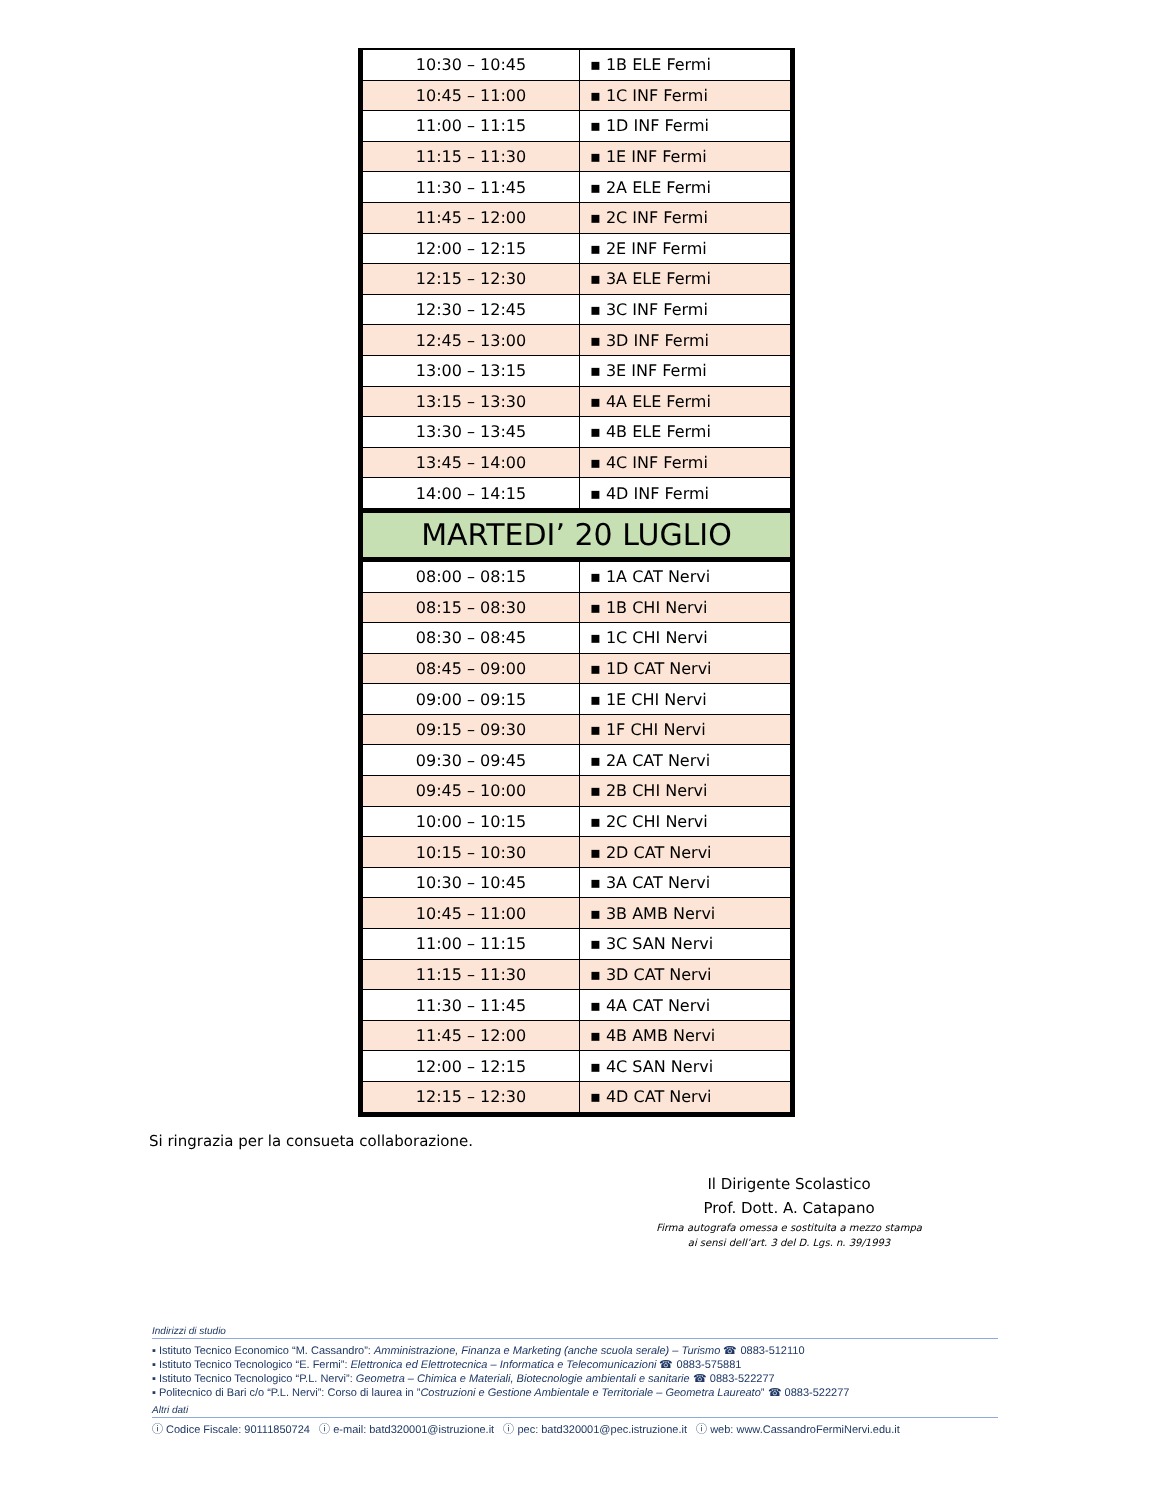| 10:30 – 10:45 | ▪ 1B ELE Fermi |
| 10:45 – 11:00 | ▪ 1C INF Fermi |
| 11:00 – 11:15 | ▪ 1D INF Fermi |
| 11:15 – 11:30 | ▪ 1E INF Fermi |
| 11:30 – 11:45 | ▪ 2A ELE Fermi |
| 11:45 – 12:00 | ▪ 2C INF Fermi |
| 12:00 – 12:15 | ▪ 2E INF Fermi |
| 12:15 – 12:30 | ▪ 3A ELE Fermi |
| 12:30 – 12:45 | ▪ 3C INF Fermi |
| 12:45 – 13:00 | ▪ 3D INF Fermi |
| 13:00 – 13:15 | ▪ 3E INF Fermi |
| 13:15 – 13:30 | ▪ 4A ELE Fermi |
| 13:30 – 13:45 | ▪ 4B ELE Fermi |
| 13:45 – 14:00 | ▪ 4C INF Fermi |
| 14:00 – 14:15 | ▪ 4D INF Fermi |
| MARTEDI’ 20 LUGLIO | |
| 08:00 – 08:15 | ▪ 1A CAT Nervi |
| 08:15 – 08:30 | ▪ 1B CHI Nervi |
| 08:30 – 08:45 | ▪ 1C CHI Nervi |
| 08:45 – 09:00 | ▪ 1D CAT Nervi |
| 09:00 – 09:15 | ▪ 1E CHI Nervi |
| 09:15 – 09:30 | ▪ 1F CHI Nervi |
| 09:30 – 09:45 | ▪ 2A CAT Nervi |
| 09:45 – 10:00 | ▪ 2B CHI Nervi |
| 10:00 – 10:15 | ▪ 2C CHI Nervi |
| 10:15 – 10:30 | ▪ 2D CAT Nervi |
| 10:30 – 10:45 | ▪ 3A CAT Nervi |
| 10:45 – 11:00 | ▪ 3B AMB Nervi |
| 11:00 – 11:15 | ▪ 3C SAN Nervi |
| 11:15 – 11:30 | ▪ 3D CAT Nervi |
| 11:30 – 11:45 | ▪ 4A CAT Nervi |
| 11:45 – 12:00 | ▪ 4B AMB Nervi |
| 12:00 – 12:15 | ▪ 4C SAN Nervi |
| 12:15 – 12:30 | ▪ 4D CAT Nervi |
Si ringrazia per la consueta collaborazione.
Il Dirigente Scolastico
Prof. Dott. A. Catapano
Firma autografa omessa e sostituita a mezzo stampa
ai sensi dell’art. 3 del D. Lgs. n. 39/1993
Indirizzi di studio
▪ Istituto Tecnico Economico “M. Cassandro”: Amministrazione, Finanza e Marketing (anche scuola serale) – Turismo ☎ 0883-512110
▪ Istituto Tecnico Tecnologico “E. Fermi”: Elettronica ed Elettrotecnica – Informatica e Telecomunicazioni ☎ 0883-575881
▪ Istituto Tecnico Tecnologico “P.L. Nervi”: Geometra – Chimica e Materiali, Biotecnologie ambientali e sanitarie ☎ 0883-522277
▪ Politecnico di Bari c/o “P.L. Nervi”: Corso di laurea in ”Costruzioni e Gestione Ambientale e Territoriale – Geometra Laureato” ☎ 0883-522277
Altri dati
ⓘ Codice Fiscale: 90111850724 ⓘ e-mail: batd320001@istruzione.it ⓘ pec: batd320001@pec.istruzione.it ⓘ web: www.CassandroFermiNervi.edu.it